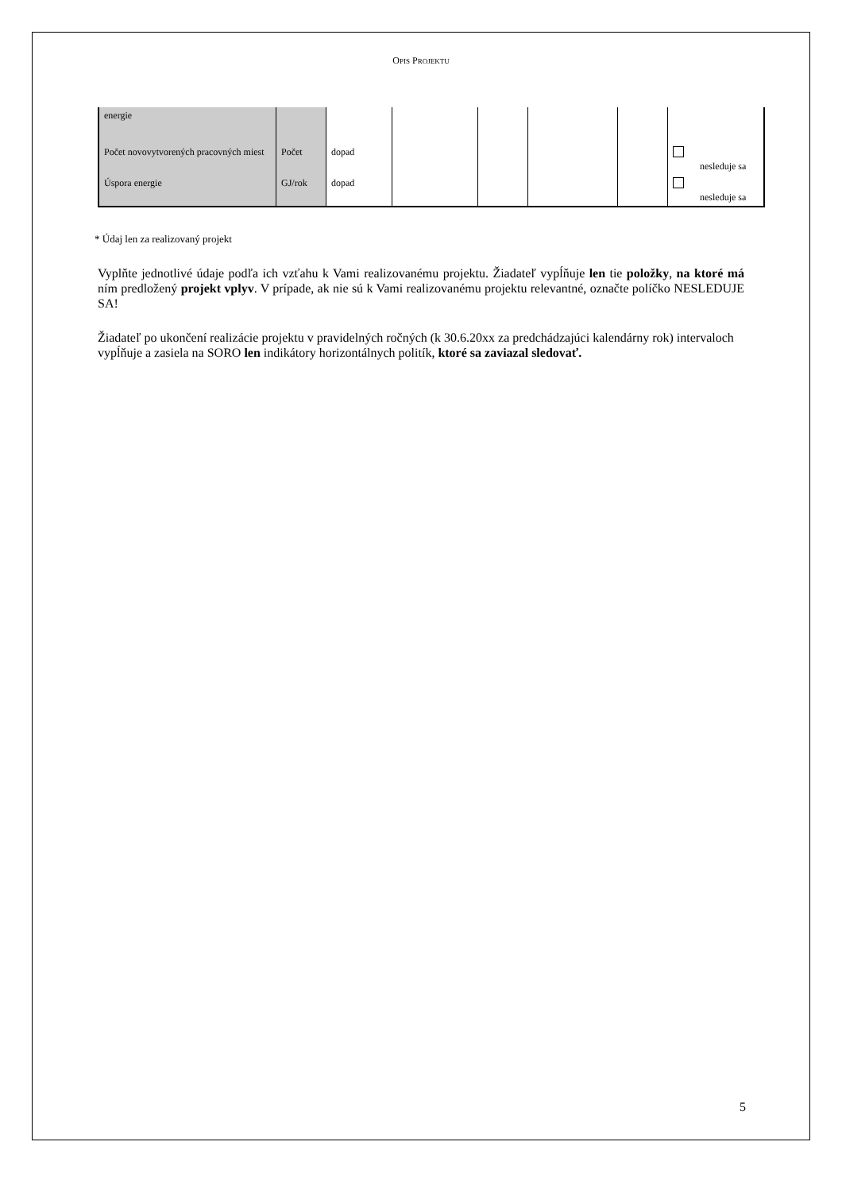OPIS PROJEKTU
| energie | | | | | | | |
| Počet novovytvorených pracovných miest | Počet | dopad | | | | | nesleduje sa |
| Úspora energie | GJ/rok | dopad | | | | | nesleduje sa |
* Údaj len za realizovaný projekt
Vyplňte jednotlivé údaje podľa ich vzťahu k Vami realizovanému projektu. Žiadateľ vypĺňuje len tie položky, na ktoré má ním predložený projekt vplyv. V prípade, ak nie sú k Vami realizovanému projektu relevantné, označte políčko NESLEDUJE SA!
Žiadateľ po ukončení realizácie projektu v pravidelných ročných (k 30.6.20xx za predchádzajúci kalendárny rok) intervaloch vypĺňuje a zasiela na SORO len indikátory horizontálnych politík, ktoré sa zaviazal sledovať.
5